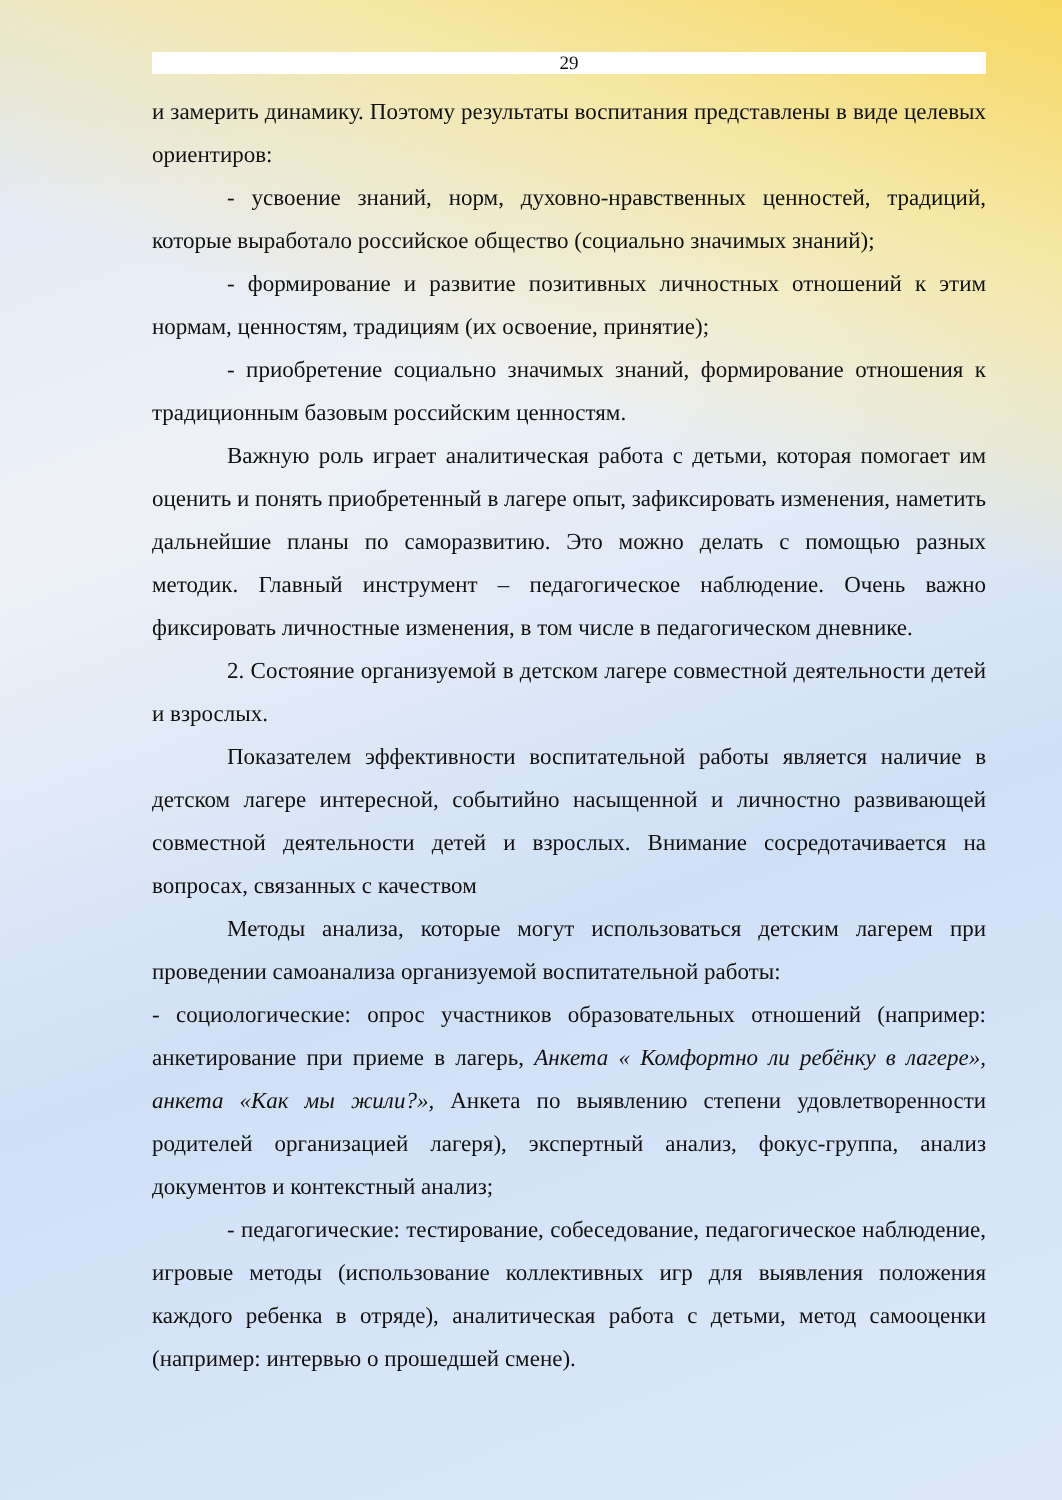29
и замерить динамику. Поэтому результаты воспитания представлены в виде целевых ориентиров:
- усвоение знаний, норм, духовно-нравственных ценностей, традиций, которые выработало российское общество (социально значимых знаний);
- формирование и развитие позитивных личностных отношений к этим нормам, ценностям, традициям (их освоение, принятие);
- приобретение социально значимых знаний, формирование отношения к традиционным базовым российским ценностям.
Важную роль играет аналитическая работа с детьми, которая помогает им оценить и понять приобретенный в лагере опыт, зафиксировать изменения, наметить дальнейшие планы по саморазвитию. Это можно делать с помощью разных методик. Главный инструмент – педагогическое наблюдение. Очень важно фиксировать личностные изменения, в том числе в педагогическом дневнике.
2. Состояние организуемой в детском лагере совместной деятельности детей и взрослых.
Показателем эффективности воспитательной работы является наличие в детском лагере интересной, событийно насыщенной и личностно развивающей совместной деятельности детей и взрослых. Внимание сосредотачивается на вопросах, связанных с качеством
Методы анализа, которые могут использоваться детским лагерем при проведении самоанализа организуемой воспитательной работы:
- социологические: опрос участников образовательных отношений (например: анкетирование при приеме в лагерь, Анкета « Комфортно ли ребёнку в лагере», анкета «Как мы жили?», Анкета по выявлению степени удовлетворенности родителей организацией лагеря), экспертный анализ, фокус-группа, анализ документов и контекстный анализ;
- педагогические: тестирование, собеседование, педагогическое наблюдение, игровые методы (использование коллективных игр для выявления положения каждого ребенка в отряде), аналитическая работа с детьми, метод самооценки (например: интервью о прошедшей смене).